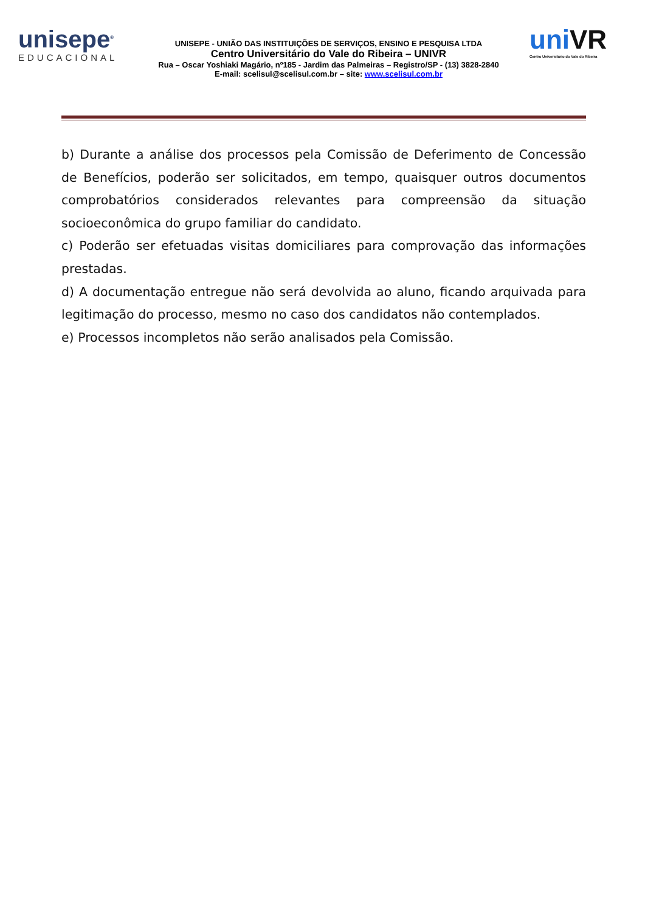unisepe<sup>®</sup>
EDUCACIONAL
UNISEPE - UNIÃO DAS INSTITUIÇÕES DE SERVIÇOS, ENSINO E PESQUISA LTDA
Centro Universitário do Vale do Ribeira – UNIVR
Rua – Oscar Yoshiaki Magário, nº185 - Jardim das Palmeiras – Registro/SP - (13) 3828-2840
E-mail: scelisul@scelisul.com.br – site: www.scelisul.com.br
uniVR
Centro Universitário do Vale do Ribeira
b) Durante a análise dos processos pela Comissão de Deferimento de Concessão de Benefícios, poderão ser solicitados, em tempo, quaisquer outros documentos comprobatórios considerados relevantes para compreensão da situação socioeconômica do grupo familiar do candidato.
c) Poderão ser efetuadas visitas domiciliares para comprovação das informações prestadas.
d) A documentação entregue não será devolvida ao aluno, ficando arquivada para legitimação do processo, mesmo no caso dos candidatos não contemplados.
e) Processos incompletos não serão analisados pela Comissão.